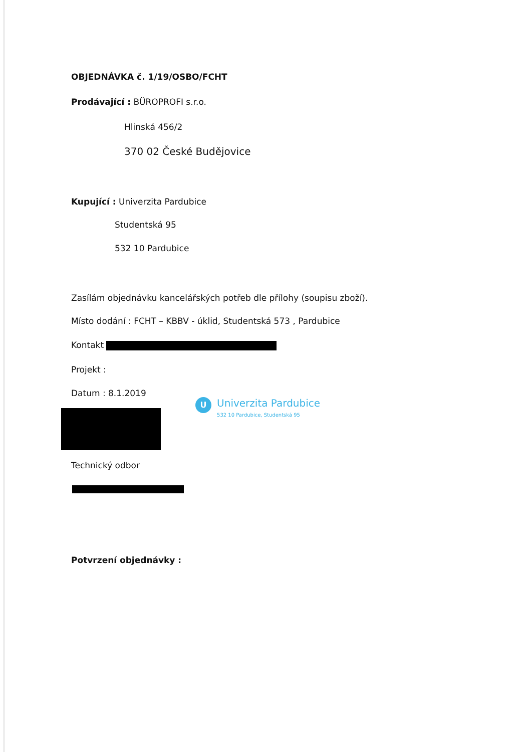OBJEDNÁVKA č. 1/19/OSBO/FCHT
Prodávající : BÜROPROFI s.r.o.
Hlinská 456/2
370 02 České Budějovice
Kupující : Univerzita Pardubice
Studentská 95
532 10 Pardubice
Zasílám objednávku kancelářských potřeb dle přílohy (soupisu zboží).
Místo dodání : FCHT – KBBV - úklid, Studentská 573 , Pardubice
Kontakt
Projekt :
Datum : 8.1.2019
U Univerzita Pardubice
532 10 Pardubice, Studentská 95
Technický odbor
Potvrzení objednávky :